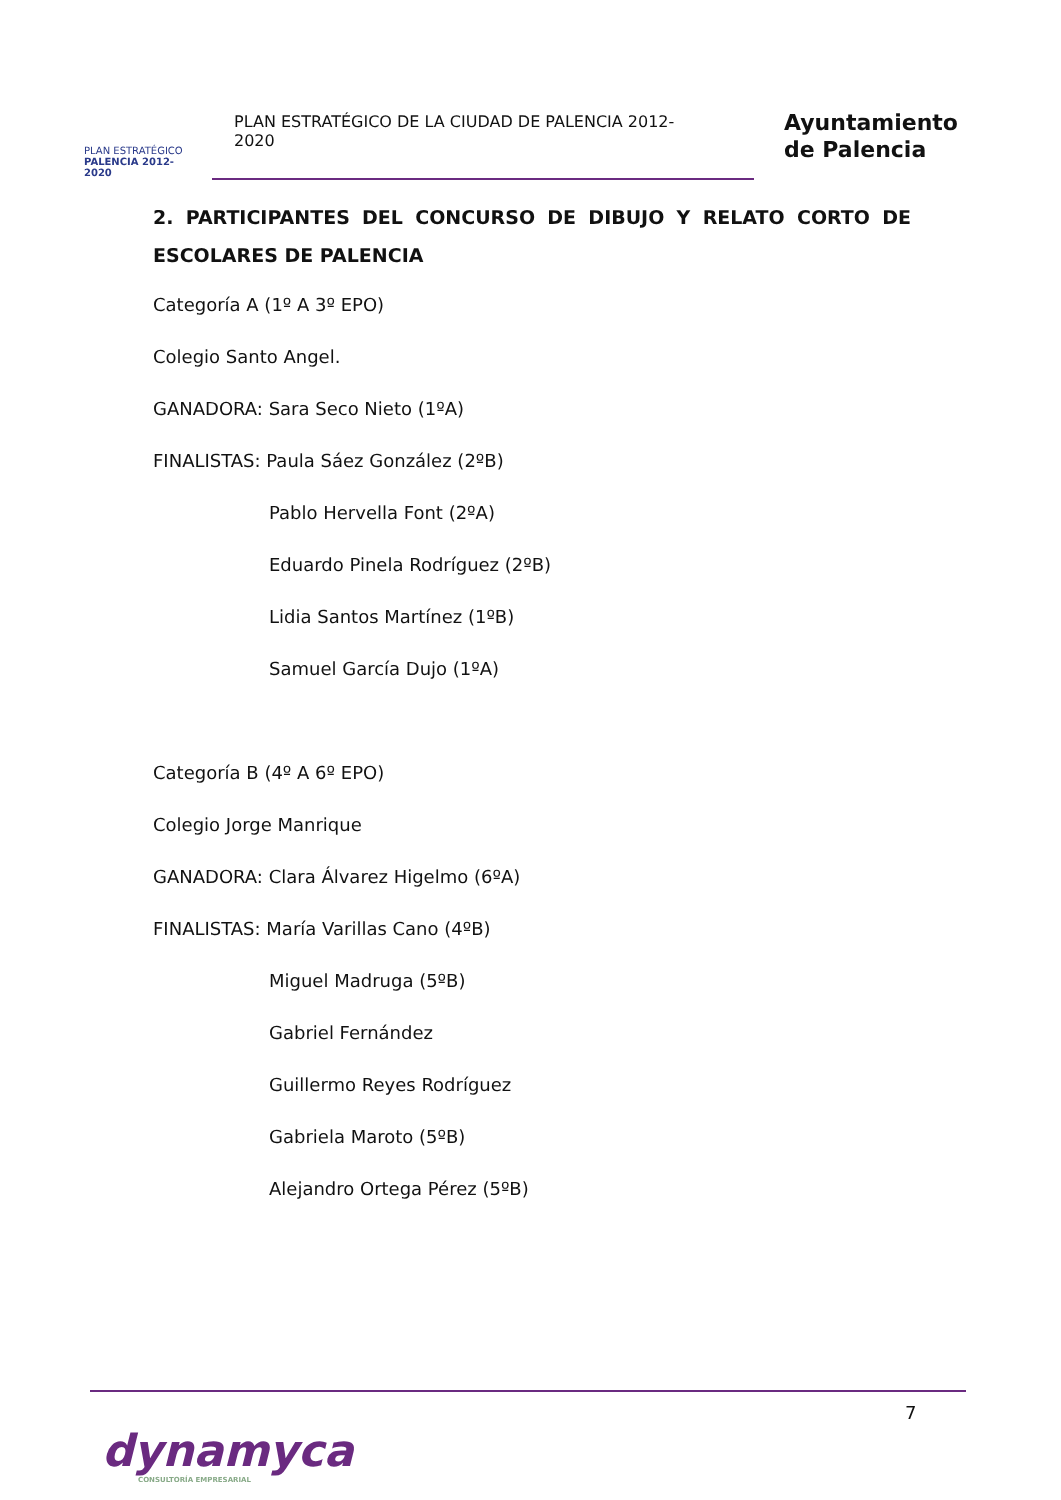PLAN ESTRATÉGICO
PALENCIA 2012-2020
PLAN ESTRATÉGICO DE LA CIUDAD DE PALENCIA 2012-2020
Ayuntamiento
de Palencia
2. PARTICIPANTES DEL CONCURSO DE DIBUJO Y RELATO CORTO DE ESCOLARES DE PALENCIA
Categoría A (1º A 3º EPO)
Colegio Santo Angel.
GANADORA: Sara Seco Nieto (1ºA)
FINALISTAS: Paula Sáez González (2ºB)
Pablo Hervella Font (2ºA)
Eduardo Pinela Rodríguez (2ºB)
Lidia Santos Martínez (1ºB)
Samuel García Dujo (1ºA)
Categoría B (4º A 6º EPO)
Colegio Jorge Manrique
GANADORA: Clara Álvarez Higelmo (6ºA)
FINALISTAS: María Varillas Cano (4ºB)
Miguel Madruga (5ºB)
Gabriel Fernández
Guillermo Reyes Rodríguez
Gabriela Maroto (5ºB)
Alejandro Ortega Pérez (5ºB)
7
dynamyca
CONSULTORÍA EMPRESARIAL